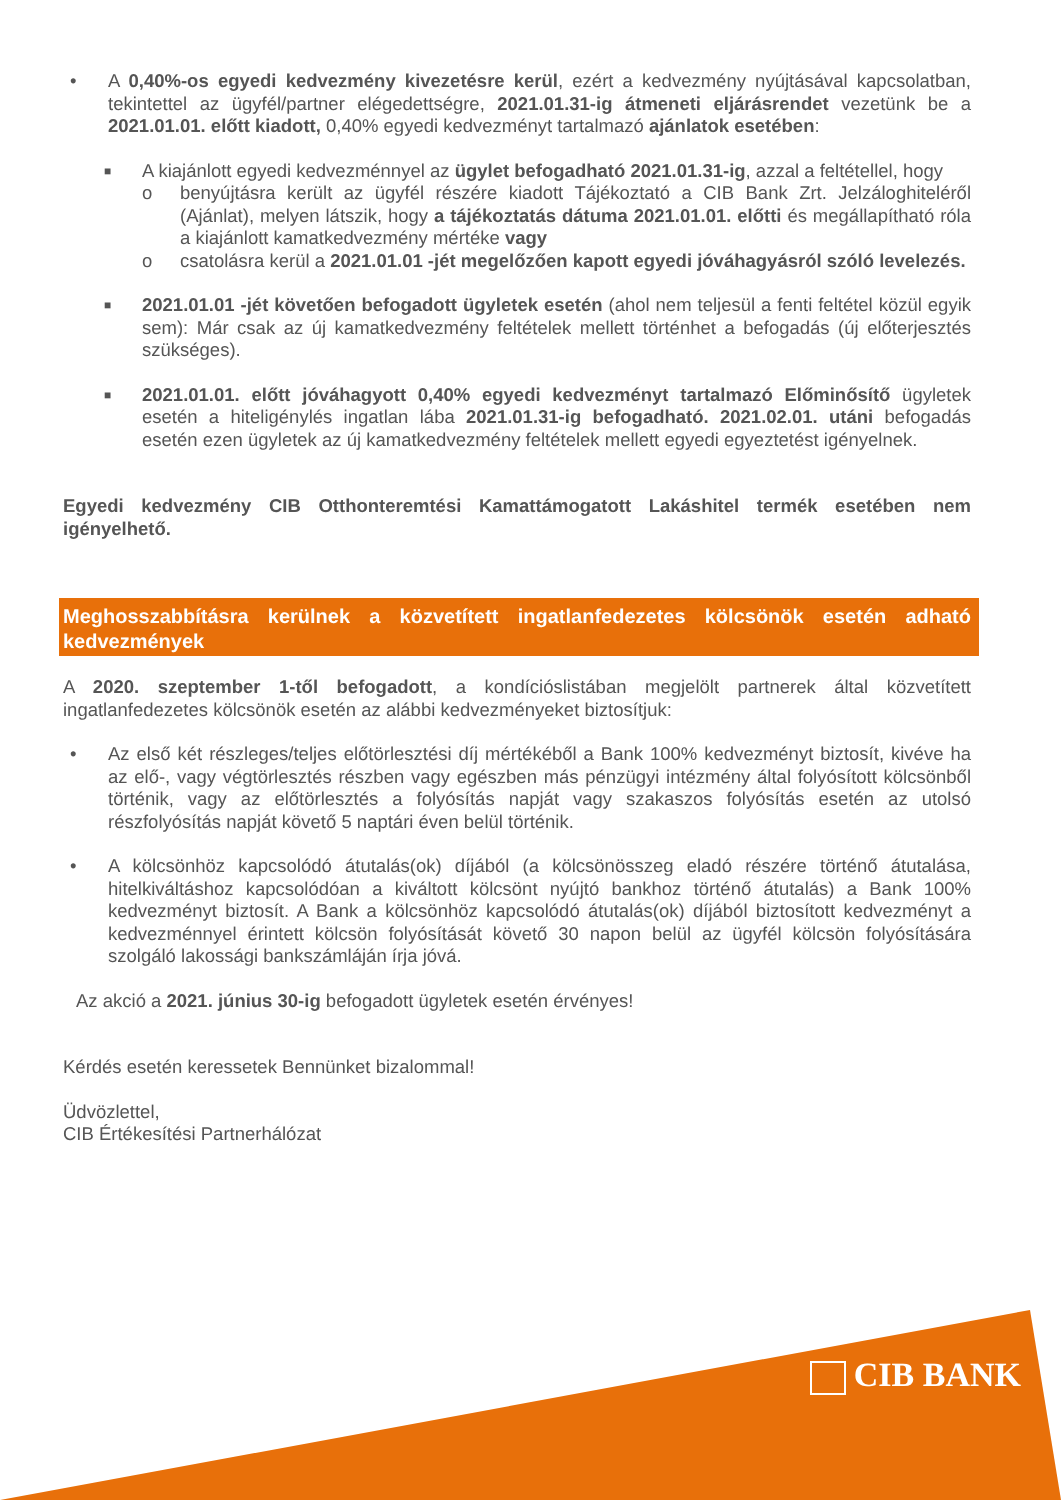• A 0,40%-os egyedi kedvezmény kivezetésre kerül, ezért a kedvezmény nyújtásával kapcsolatban, tekintettel az ügyfél/partner elégedettségre, 2021.01.31-ig átmeneti eljárásrendet vezetünk be a 2021.01.01. előtt kiadott, 0,40% egyedi kedvezményt tartalmazó ajánlatok esetében:
■
A kiajánlott egyedi kedvezménnyel az ügylet befogadható 2021.01.31-ig, azzal a feltétellel, hogy
o benyújtásra került az ügyfél részére kiadott Tájékoztató a CIB Bank Zrt. Jelzáloghiteléről (Ajánlat), melyen látszik, hogy a tájékoztatás dátuma 2021.01.01. előtti és megállapítható róla a kiajánlott kamatkedvezmény mértéke vagy
o csatolásra kerül a 2021.01.01 -jét megelőzően kapott egyedi jóváhagyásról szóló levelezés.
■
2021.01.01 -jét követően befogadott ügyletek esetén (ahol nem teljesül a fenti feltétel közül egyik sem): Már csak az új kamatkedvezmény feltételek mellett történhet a befogadás (új előterjesztés szükséges).
■
2021.01.01. előtt jóváhagyott 0,40% egyedi kedvezményt tartalmazó Előminősítő ügyletek esetén a hiteligénylés ingatlan lába 2021.01.31-ig befogadható. 2021.02.01. utáni befogadás esetén ezen ügyletek az új kamatkedvezmény feltételek mellett egyedi egyeztetést igényelnek.
Egyedi kedvezmény CIB Otthonteremtési Kamattámogatott Lakáshitel termék esetében nem igényelhető.
Meghosszabbításra kerülnek a közvetített ingatlanfedezetes kölcsönök esetén adható kedvezmények
A 2020. szeptember 1-től befogadott, a kondícióslistában megjelölt partnerek által közvetített ingatlanfedezetes kölcsönök esetén az alábbi kedvezményeket biztosítjuk:
• Az első két részleges/teljes előtörlesztési díj mértékéből a Bank 100% kedvezményt biztosít, kivéve ha az elő-, vagy végtörlesztés részben vagy egészben más pénzügyi intézmény által folyósított kölcsönből történik, vagy az előtörlesztés a folyósítás napját vagy szakaszos folyósítás esetén az utolsó részfolyósítás napját követő 5 naptári éven belül történik.
• A kölcsönhöz kapcsolódó átutalás(ok) díjából (a kölcsönösszeg eladó részére történő átutalása, hitelkiváltáshoz kapcsolódóan a kiváltott kölcsönt nyújtó bankhoz történő átutalás) a Bank 100% kedvezményt biztosít. A Bank a kölcsönhöz kapcsolódó átutalás(ok) díjából biztosított kedvezményt a kedvezménnyel érintett kölcsön folyósítását követő 30 napon belül az ügyfél kölcsön folyósítására szolgáló lakossági bankszámláján írja jóvá.
Az akció a 2021. június 30-ig befogadott ügyletek esetén érvényes!
Kérdés esetén keressetek Bennünket bizalommal!
Üdvözlettel,
CIB Értékesítési Partnerhálózat
CIB BANK